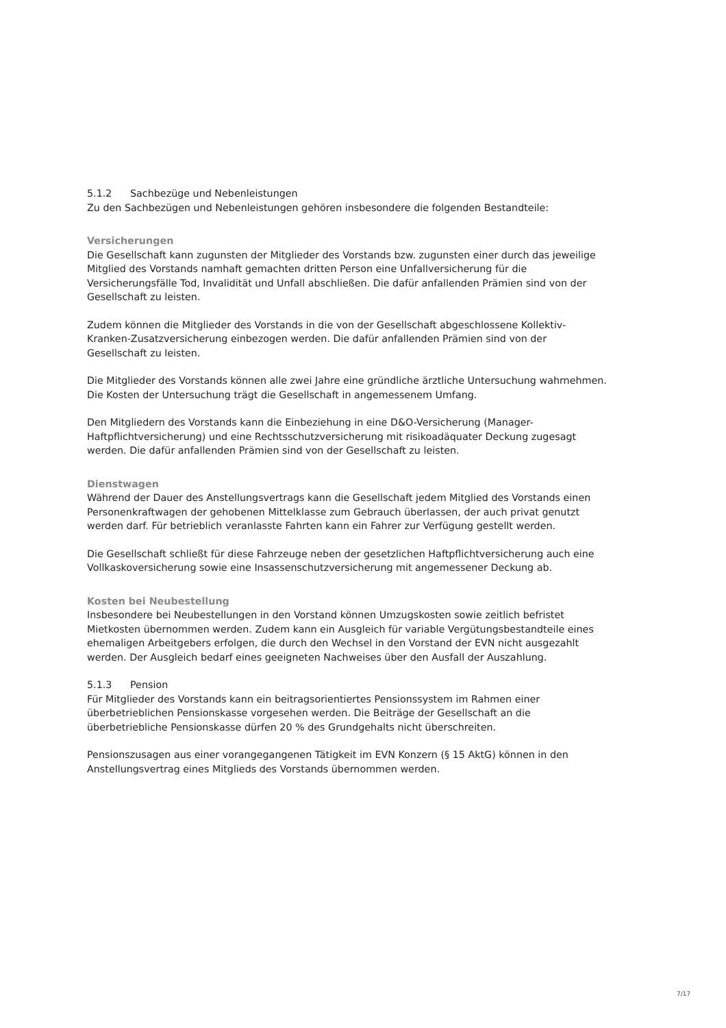5.1.2 Sachbezüge und Nebenleistungen
Zu den Sachbezügen und Nebenleistungen gehören insbesondere die folgenden Bestandteile:
Versicherungen
Die Gesellschaft kann zugunsten der Mitglieder des Vorstands bzw. zugunsten einer durch das jeweilige Mitglied des Vorstands namhaft gemachten dritten Person eine Unfallversicherung für die Versicherungsfälle Tod, Invalidität und Unfall abschließen. Die dafür anfallenden Prämien sind von der Gesellschaft zu leisten.
Zudem können die Mitglieder des Vorstands in die von der Gesellschaft abgeschlossene Kollektiv-Kranken-Zusatzversicherung einbezogen werden. Die dafür anfallenden Prämien sind von der Gesellschaft zu leisten.
Die Mitglieder des Vorstands können alle zwei Jahre eine gründliche ärztliche Untersuchung wahrnehmen. Die Kosten der Untersuchung trägt die Gesellschaft in angemessenem Umfang.
Den Mitgliedern des Vorstands kann die Einbeziehung in eine D&O-Versicherung (Manager-Haftpflichtversicherung) und eine Rechtsschutzversicherung mit risikoadäquater Deckung zugesagt werden. Die dafür anfallenden Prämien sind von der Gesellschaft zu leisten.
Dienstwagen
Während der Dauer des Anstellungsvertrags kann die Gesellschaft jedem Mitglied des Vorstands einen Personenkraftwagen der gehobenen Mittelklasse zum Gebrauch überlassen, der auch privat genutzt werden darf. Für betrieblich veranlasste Fahrten kann ein Fahrer zur Verfügung gestellt werden.
Die Gesellschaft schließt für diese Fahrzeuge neben der gesetzlichen Haftpflichtversicherung auch eine Vollkaskoversicherung sowie eine Insassenschutzversicherung mit angemessener Deckung ab.
Kosten bei Neubestellung
Insbesondere bei Neubestellungen in den Vorstand können Umzugskosten sowie zeitlich befristet Mietkosten übernommen werden. Zudem kann ein Ausgleich für variable Vergütungsbestandteile eines ehemaligen Arbeitgebers erfolgen, die durch den Wechsel in den Vorstand der EVN nicht ausgezahlt werden. Der Ausgleich bedarf eines geeigneten Nachweises über den Ausfall der Auszahlung.
5.1.3 Pension
Für Mitglieder des Vorstands kann ein beitragsorientiertes Pensionssystem im Rahmen einer überbetrieblichen Pensionskasse vorgesehen werden. Die Beiträge der Gesellschaft an die überbetriebliche Pensionskasse dürfen 20 % des Grundgehalts nicht überschreiten.
Pensionszusagen aus einer vorangegangenen Tätigkeit im EVN Konzern (§ 15 AktG) können in den Anstellungsvertrag eines Mitglieds des Vorstands übernommen werden.
7/17